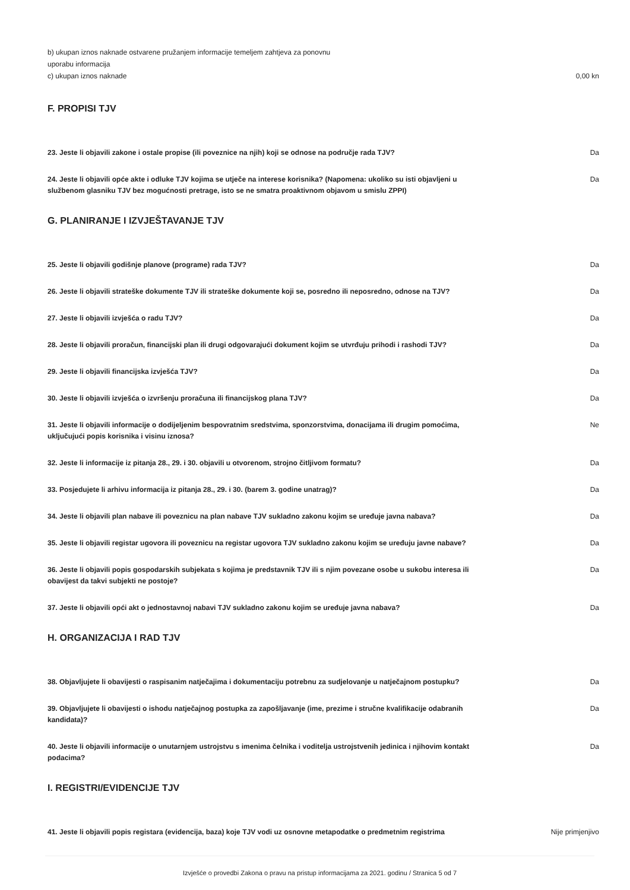b) ukupan iznos naknade ostvarene pružanjem informacije temeljem zahtjeva za ponovnu
uporabu informacija
c) ukupan iznos naknade 0,00 kn
F. PROPISI TJV
23. Jeste li objavili zakone i ostale propise (ili poveznice na njih) koji se odnose na područje rada TJV? Da
24. Jeste li objavili opće akte i odluke TJV kojima se utječe na interese korisnika? (Napomena: ukoliko su isti objavljeni u službenom glasniku TJV bez mogućnosti pretrage, isto se ne smatra proaktivnom objavom u smislu ZPPI) Da
G. PLANIRANJE I IZVJEŠTAVANJE TJV
25. Jeste li objavili godišnje planove (programe) rada TJV? Da
26. Jeste li objavili strateške dokumente TJV ili strateške dokumente koji se, posredno ili neposredno, odnose na TJV? Da
27. Jeste li objavili izvješća o radu TJV? Da
28. Jeste li objavili proračun, financijski plan ili drugi odgovarajući dokument kojim se utvrđuju prihodi i rashodi TJV? Da
29. Jeste li objavili financijska izvješća TJV? Da
30. Jeste li objavili izvješća o izvršenju proračuna ili financijskog plana TJV? Da
31. Jeste li objavili informacije o dodijeljenim bespovratnim sredstvima, sponzorstvima, donacijama ili drugim pomoćima, uključujući popis korisnika i visinu iznosa? Ne
32. Jeste li informacije iz pitanja 28., 29. i 30. objavili u otvorenom, strojno čitljivom formatu? Da
33. Posjedujete li arhivu informacija iz pitanja 28., 29. i 30. (barem 3. godine unatrag)? Da
34. Jeste li objavili plan nabave ili poveznicu na plan nabave TJV sukladno zakonu kojim se uređuje javna nabava? Da
35. Jeste li objavili registar ugovora ili poveznicu na registar ugovora TJV sukladno zakonu kojim se uređuju javne nabave? Da
36. Jeste li objavili popis gospodarskih subjekata s kojima je predstavnik TJV ili s njim povezane osobe u sukobu interesa ili obavijest da takvi subjekti ne postoje? Da
37. Jeste li objavili opći akt o jednostavnoj nabavi TJV sukladno zakonu kojim se uređuje javna nabava? Da
H. ORGANIZACIJA I RAD TJV
38. Objavljujete li obavijesti o raspisanim natječajima i dokumentaciju potrebnu za sudjelovanje u natječajnom postupku? Da
39. Objavljujete li obavijesti o ishodu natječajnog postupka za zapošljavanje (ime, prezime i stručne kvalifikacije odabranih kandidata)? Da
40. Jeste li objavili informacije o unutarnjem ustrojstvu s imenima čelnika i voditelja ustrojstvenih jedinica i njihovim kontakt podacima? Da
I. REGISTRI/EVIDENCIJE TJV
41. Jeste li objavili popis registara (evidencija, baza) koje TJV vodi uz osnovne metapodatke o predmetnim registrima Nije primjenjivo
Izvješće o provedbi Zakona o pravu na pristup informacijama za 2021. godinu / Stranica 5 od 7